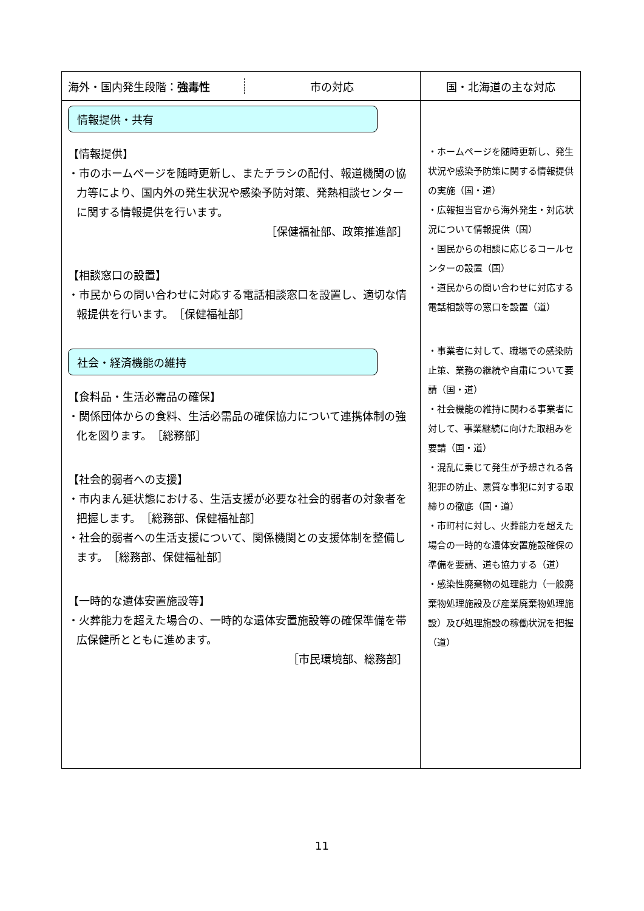| 海外・国内発生段階： 強毒性 市の対応 | 国・北海道の主な対応 |
| --- | --- |
| 情報提供・共有 【情報提供】 ・市のホームページを随時更新し、またチラシの配付、報道機関の協力等により、国内外の発生状況や感染予防対策、発熱相談センターに関する情報提供を行います。 ［保健福祉部、政策推進部］ 【相談窓口の設置】 ・市民からの問い合わせに対応する電話相談窓口を設置し、適切な情報提供を行います。 ［保健福祉部］ 社会・経済機能の維持 【食料品・生活必需品の確保】 ・関係団体からの食料、生活必需品の確保協力について連携体制の強化を図ります。 ［総務部］ 【社会的弱者への支援】 ・市内まん延状態における、生活支援が必要な社会的弱者の対象者を把握します。 ［総務部、保健福祉部］ ・社会的弱者への生活支援について、関係機関との支援体制を整備します。 ［総務部、保健福祉部］ 【一時的な遺体安置施設等】 ・火葬能力を超えた場合の、一時的な遺体安置施設等の確保準備を帯広保健所とともに進めます。 ［市民環境部、総務部］ | ・ホームページを随時更新し、発生状況や感染予防策に関する情報提供の実施（国・道） ・広報担当官から海外発生・対応状況について情報提供（国） ・国民からの相談に応じるコールセンターの設置（国） ・道民からの問い合わせに対応する電話相談等の窓口を設置（道） ・事業者に対して、職場での感染防止策、業務の継続や自粛について要請（国・道） ・社会機能の維持に関わる事業者に対して、事業継続に向けた取組みを要請（国・道） ・混乱に乗じて発生が予想される各犯罪の防止、悪質な事犯に対する取締りの徹底（国・道） ・市町村に対し、火葬能力を超えた場合の一時的な遺体安置施設確保の準備を要請、道も協力する（道） ・感染性廃棄物の処理能力（一般廃棄物処理施設及び産業廃棄物処理施設）及び処理施設の稼働状況を把握（道） |
11